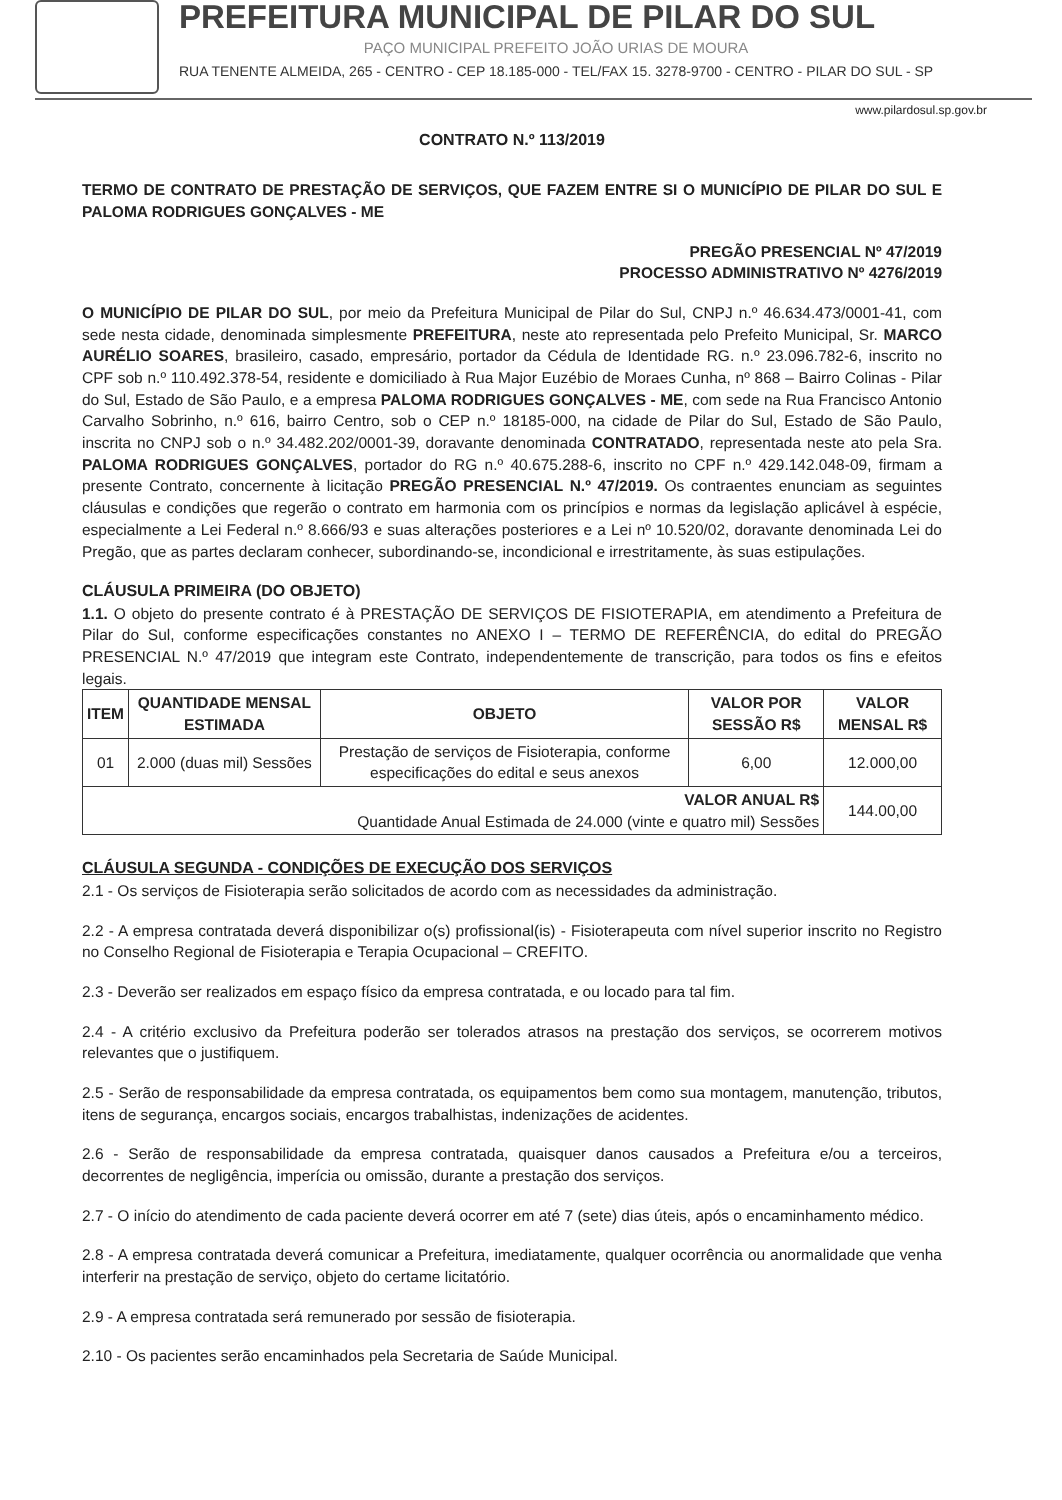PREFEITURA MUNICIPAL DE PILAR DO SUL
PAÇO MUNICIPAL PREFEITO JOÃO URIAS DE MOURA
RUA TENENTE ALMEIDA, 265 - CENTRO - CEP 18.185-000 - TEL/FAX 15. 3278-9700 - CENTRO - PILAR DO SUL - SP
www.pilardosul.sp.gov.br
CONTRATO N.º 113/2019
TERMO DE CONTRATO DE PRESTAÇÃO DE SERVIÇOS, QUE FAZEM ENTRE SI O MUNICÍPIO DE PILAR DO SUL E PALOMA RODRIGUES GONÇALVES - ME
PREGÃO PRESENCIAL Nº 47/2019
PROCESSO ADMINISTRATIVO Nº 4276/2019
O MUNICÍPIO DE PILAR DO SUL, por meio da Prefeitura Municipal de Pilar do Sul, CNPJ n.º 46.634.473/0001-41, com sede nesta cidade, denominada simplesmente PREFEITURA, neste ato representada pelo Prefeito Municipal, Sr. MARCO AURÉLIO SOARES, brasileiro, casado, empresário, portador da Cédula de Identidade RG. n.º 23.096.782-6, inscrito no CPF sob n.º 110.492.378-54, residente e domiciliado à Rua Major Euzébio de Moraes Cunha, nº 868 – Bairro Colinas - Pilar do Sul, Estado de São Paulo, e a empresa PALOMA RODRIGUES GONÇALVES - ME, com sede na Rua Francisco Antonio Carvalho Sobrinho, n.º 616, bairro Centro, sob o CEP n.º 18185-000, na cidade de Pilar do Sul, Estado de São Paulo, inscrita no CNPJ sob o n.º 34.482.202/0001-39, doravante denominada CONTRATADO, representada neste ato pela Sra. PALOMA RODRIGUES GONÇALVES, portador do RG n.º 40.675.288-6, inscrito no CPF n.º 429.142.048-09, firmam a presente Contrato, concernente à licitação PREGÃO PRESENCIAL N.º 47/2019. Os contraentes enunciam as seguintes cláusulas e condições que regerão o contrato em harmonia com os princípios e normas da legislação aplicável à espécie, especialmente a Lei Federal n.º 8.666/93 e suas alterações posteriores e a Lei nº 10.520/02, doravante denominada Lei do Pregão, que as partes declaram conhecer, subordinando-se, incondicional e irrestritamente, às suas estipulações.
CLÁUSULA PRIMEIRA (DO OBJETO)
1.1. O objeto do presente contrato é à PRESTAÇÃO DE SERVIÇOS DE FISIOTERAPIA, em atendimento a Prefeitura de Pilar do Sul, conforme especificações constantes no ANEXO I – TERMO DE REFERÊNCIA, do edital do PREGÃO PRESENCIAL N.º 47/2019 que integram este Contrato, independentemente de transcrição, para todos os fins e efeitos legais.
| ITEM | QUANTIDADE MENSAL ESTIMADA | OBJETO | VALOR POR SESSÃO R$ | VALOR MENSAL R$ |
| --- | --- | --- | --- | --- |
| 01 | 2.000 (duas mil) Sessões | Prestação de serviços de Fisioterapia, conforme especificações do edital e seus anexos | 6,00 | 12.000,00 |
| VALOR ANUAL R$ Quantidade Anual Estimada de 24.000 (vinte e quatro mil) Sessões | | | | 144.00,00 |
CLÁUSULA SEGUNDA - CONDIÇÕES DE EXECUÇÃO DOS SERVIÇOS
2.1 - Os serviços de Fisioterapia serão solicitados de acordo com as necessidades da administração.
2.2 - A empresa contratada deverá disponibilizar o(s) profissional(is) - Fisioterapeuta com nível superior inscrito no Registro no Conselho Regional de Fisioterapia e Terapia Ocupacional – CREFITO.
2.3 - Deverão ser realizados em espaço físico da empresa contratada, e ou locado para tal fim.
2.4 - A critério exclusivo da Prefeitura poderão ser tolerados atrasos na prestação dos serviços, se ocorrerem motivos relevantes que o justifiquem.
2.5 - Serão de responsabilidade da empresa contratada, os equipamentos bem como sua montagem, manutenção, tributos, itens de segurança, encargos sociais, encargos trabalhistas, indenizações de acidentes.
2.6 - Serão de responsabilidade da empresa contratada, quaisquer danos causados a Prefeitura e/ou a terceiros, decorrentes de negligência, imperícia ou omissão, durante a prestação dos serviços.
2.7 - O início do atendimento de cada paciente deverá ocorrer em até 7 (sete) dias úteis, após o encaminhamento médico.
2.8 - A empresa contratada deverá comunicar a Prefeitura, imediatamente, qualquer ocorrência ou anormalidade que venha interferir na prestação de serviço, objeto do certame licitatório.
2.9 - A empresa contratada será remunerado por sessão de fisioterapia.
2.10 - Os pacientes serão encaminhados pela Secretaria de Saúde Municipal.